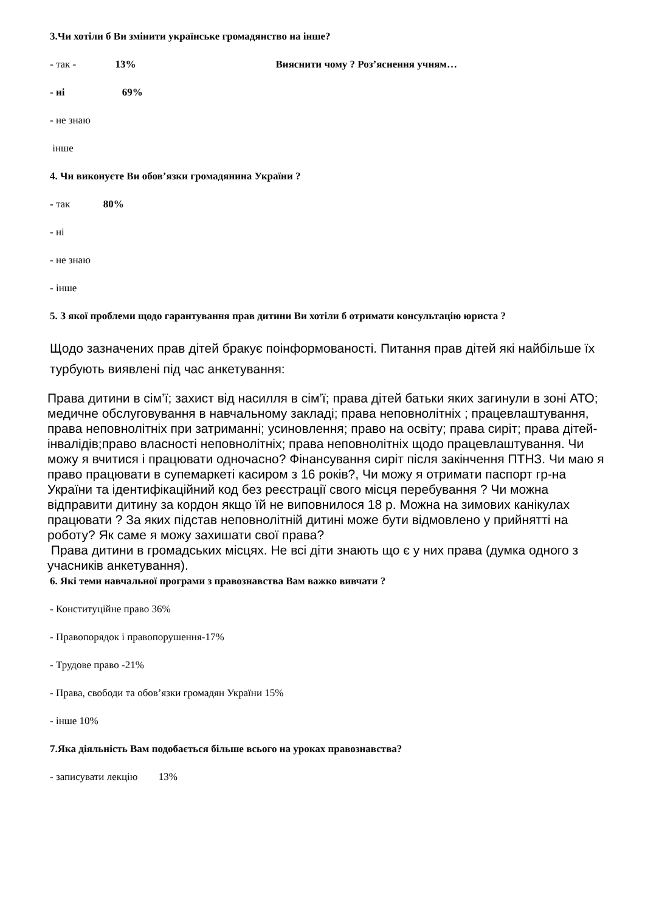3.Чи хотіли б Ви змінити українське громадянство на інше?
- так - 13% Вияснити чому ? Роз’яснення учням…
- ні 69%
- не знаю
інше
4. Чи виконуєте Ви обов’язки громадянина України ?
- так 80%
- ні
- не знаю
- інше
5. З якої проблеми щодо гарантування прав дитини Ви хотіли б отримати консультацію юриста ?
Щодо зазначених прав дітей бракує поінформованості. Питання прав дітей які найбільше їх турбують виявлені під час анкетування:
Права дитини в сім’ї; захист від насилля в сім’ї; права дітей батьки яких загинули в зоні АТО; медичне обслуговування в навчальному закладі; права неповнолітніх ; працевлаштування, права неповнолітніх при затриманні; усиновлення; право на освіту; права сиріт; права дітей-інвалідів;право власності неповнолітніх; права неповнолітніх щодо працевлаштування. Чи можу я вчитися і працювати одночасно? Фінансування сиріт після закінчення ПТНЗ. Чи маю я право працювати в супемаркеті касиром з 16 років?, Чи можу я отримати паспорт гр-на України та ідентифікаційний код без реєстрації свого місця перебування ? Чи можна відправити дитину за кордон якщо їй не виповнилося 18 р. Можна на зимових канікулах працювати ? За яких підстав неповнолітній дитині може бути відмовлено у прийнятті на роботу? Як саме я можу захишати свої права?
Права дитини в громадських місцях. Не всі діти знають що є у них права (думка одного з учасників анкетування).
6. Які теми навчальної програми з правознавства Вам важко вивчати ?
- Конституційне право 36%
- Правопорядок і правопорушення-17%
- Трудове право -21%
- Права, свободи та обов’язки громадян України 15%
- інше 10%
7.Яка діяльність Вам подобається більше всього на уроках правознавства?
- записувати лекцію 13%